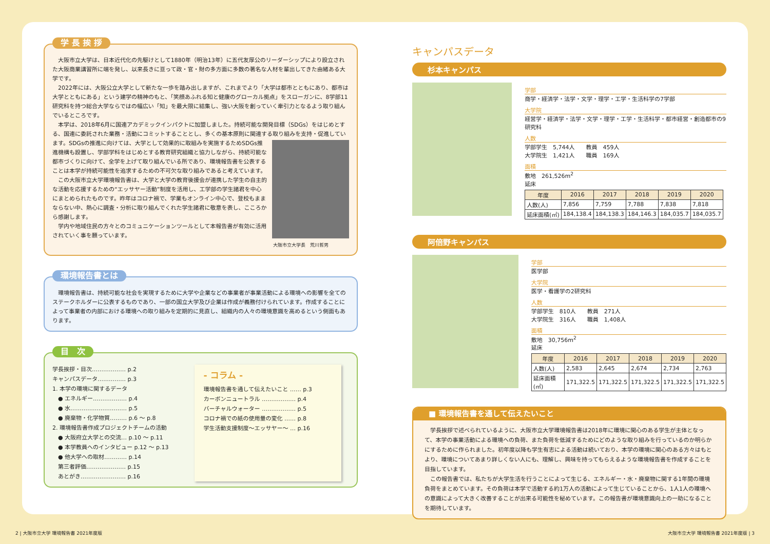学 長 挨 拶
大阪市立大学は、日本近代化の先駆けとして1880年（明治13年）に五代友厚公のリーダーシップにより設立された大阪商業講習所に端を発し、以来長きに亘って政・官・財の多方面に多数の著名な人材を輩出してきた由緒ある大学です。
2022年には、大阪公立大学として新たな一歩を踏み出しますが、これまでより「大学は都市とともにあり、都市は大学とともにある」という建学の精神のもと、「笑顔あふれる知と健康のグローカル拠点」をスローガンに、8学部11研究科を持つ総合大学ならではの幅広い「知」を最大限に結集し、強い大阪を創っていく牽引力となるよう取り組んでいるところです。
本学は、2018年6月に国連アカデミックインパクトに加盟しました。持続可能な開発目標（SDGs）をはじめとする、国連に委託された業務・活動にコミットすることとし、多くの基本原則に関連する取り組みを支持・促進しています。 SDGsの推進に向けては、大学として効果的に取組みを実施するためSDGs推進機構も設置し、学部学科をはじめとする教育研究組織と協力しながら、持続可能な都市づくりに向けて、全学を上げて取り組んでいる所であり、環境報告書を公表することは本学が持続可能性を追求するための不可欠な取り組みであると考えています。
この大阪市立大学環境報告書は、大学と大学の教育後援会が連携した学生の自主的な活動を応援するための“エッサヤー活動”制度を活用し、工学部の学生諸君を中心にまとめられたものです。昨年はコロナ禍で、学業もオンライン中心で、登校もままならない中、熱心に調査・分析に取り組んでくれた学生諸君に敬意を表し、こころから感謝します。
学内や地域住民の方々とのコミュニケーションツールとして本報告書が有効に活用されていく事を願っています。
大阪市立大学長　荒川哲男
環境報告書とは
環境報告書は、持続可能な社会を実現するために大学や企業などの事業者が事業活動による環境への影響を全てのステークホルダーに公表するものであり、一部の国立大学及び企業は作成が義務付けられています。作成することによって事業者の内部における環境への取り組みを定期的に見直し、組織内の人々の環境意識を高めるという側面もあります。
目　次
学長挨拶・目次……………… p.2
キャンパスデータ…………… p.3
1. 本学の環境に関するデータ
　● エネルギー……………… p.4
　● 水………………………… p.5
　● 廃棄物・化学物質……… p.6 ～ p.8
2. 環境報告書作成プロジェクトチームの活動
　● 大阪府立大学との交流… p.10 ～ p.11
　● 本学教員へのインタビュー p.12 ～ p.13
　● 他大学への取材………… p.14
　第三者評価………………… p.15
　あとがき…………………… p.16
- コラム -
環境報告書を通して伝えたいこと …… p.3
カーボンニュートラル ……………… p.4
バーチャルウォーター ……………… p.5
コロナ禍での紙の使用量の変化 …… p.8
学生活動支援制度～エッサヤー～ … p.16
キャンパスデータ
杉本キャンパス
学部
商学・経済学・法学・文学・理学・工学・生活科学の7学部
大学院
経営学・経済学・法学・文学・理学・工学・生活科学・都市経営・創造都市の9研究科
人数
学部学生　5,744人　　教員　459人
大学院生　1,421人　　職員　169人
面積
敷地　261,526m<sup>2</sup>
延床
| 年度 | 2016 | 2017 | 2018 | 2019 | 2020 |
| --- | --- | --- | --- | --- | --- |
| 人数(人) | 7,856 | 7,759 | 7,788 | 7,838 | 7,818 |
| 延床面積(㎡) | 184,138.4 | 184,138.3 | 184,146.3 | 184,035.7 | 184,035.7 |
阿倍野キャンパス
学部
医学部
大学院
医学・看護学の2研究科
人数
学部学生　810人　　教員　271人
大学院生　316人　　職員　1,408人
面積
敷地　30,756m<sup>2</sup>
延床
| 年度 | 2016 | 2017 | 2018 | 2019 | 2020 |
| --- | --- | --- | --- | --- | --- |
| 人数(人) | 2,583 | 2,645 | 2,674 | 2,734 | 2,763 |
| 延床面積(㎡) | 171,322.5 | 171,322.5 | 171,322.5 | 171,322.5 | 171,322.5 |
■ 環境報告書を通して伝えたいこと
学長挨拶で述べられているように、大阪市立大学環境報告書は2018年に環境に関心のある学生が主体となって、本学の事業活動による環境への負荷、また負荷を低減するためにどのような取り組みを行っているのか明らかにするために作られました。初年度以降も学生有志による活動は続いており、本学の環境に関心のある方々はもとより、環境についてあまり詳しくない人にも、理解し、興味を持ってもらえるような環境報告書を作成することを目指しています。
この報告書では、私たちが大学生活を行うことによって生じる、エネルギー・水・廃棄物に関する1年間の環境負荷をまとめています。その負荷は本学で活動する約1万人の活動によって生じていることから、1人1人の環境への意識によって大きく改善することが出来る可能性を秘めています。この報告書が環境意識向上の一助になることを期待しています。
2 | 大阪市立大学 環境報告書 2021年度版
大阪市立大学 環境報告書 2021年度版 | 3